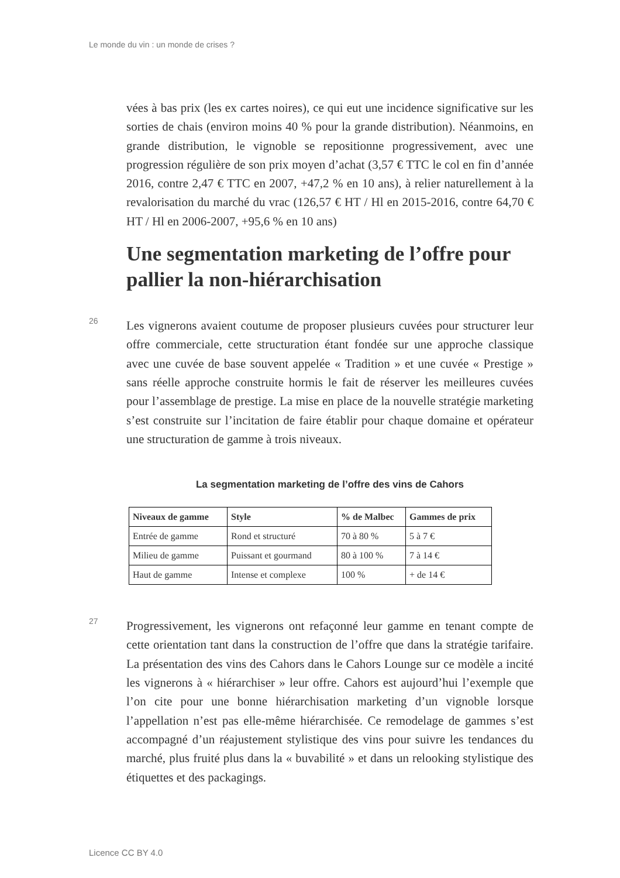Le monde du vin : un monde de crises ?
vées à bas prix (les ex cartes noires), ce qui eut une incidence significative sur les sorties de chais (environ moins 40 % pour la grande distribution). Néanmoins, en grande distribution, le vignoble se repositionne progressivement, avec une progression régulière de son prix moyen d’achat (3,57 € TTC le col en fin d’année 2016, contre 2,47 € TTC en 2007, +47,2 % en 10 ans), à relier naturellement à la revalorisation du marché du vrac (126,57 € HT / Hl en 2015-2016, contre 64,70 € HT / Hl en 2006-2007, +95,6 % en 10 ans)
Une segmentation marketing de l’offre pour pallier la non-hiérarchisation
26 Les vignerons avaient coutume de proposer plusieurs cuvées pour structurer leur offre commerciale, cette structuration étant fondée sur une approche classique avec une cuvée de base souvent appelée « Tradition » et une cuvée « Prestige » sans réelle approche construite hormis le fait de réserver les meilleures cuvées pour l’assemblage de prestige. La mise en place de la nouvelle stratégie marketing s’est construite sur l’incitation de faire établir pour chaque domaine et opérateur une structuration de gamme à trois niveaux.
La segmentation marketing de l’offre des vins de Cahors
| Niveaux de gamme | Style | % de Malbec | Gammes de prix |
| --- | --- | --- | --- |
| Entrée de gamme | Rond et structuré | 70 à 80 % | 5 à 7 € |
| Milieu de gamme | Puissant et gourmand | 80 à 100 % | 7 à 14 € |
| Haut de gamme | Intense et complexe | 100 % | + de 14 € |
27 Progressivement, les vignerons ont refaçonné leur gamme en tenant compte de cette orientation tant dans la construction de l’offre que dans la stratégie tarifaire. La présentation des vins des Cahors dans le Cahors Lounge sur ce modèle a incité les vignerons à « hiérarchiser » leur offre. Cahors est aujourd’hui l’exemple que l’on cite pour une bonne hiérarchisation marketing d’un vignoble lorsque l’appellation n’est pas elle-même hiérarchisée. Ce remodelage de gammes s’est accompagné d’un réajustement stylistique des vins pour suivre les tendances du marché, plus fruité plus dans la « buvabilité » et dans un relooking stylistique des étiquettes et des packagings.
Licence CC BY 4.0